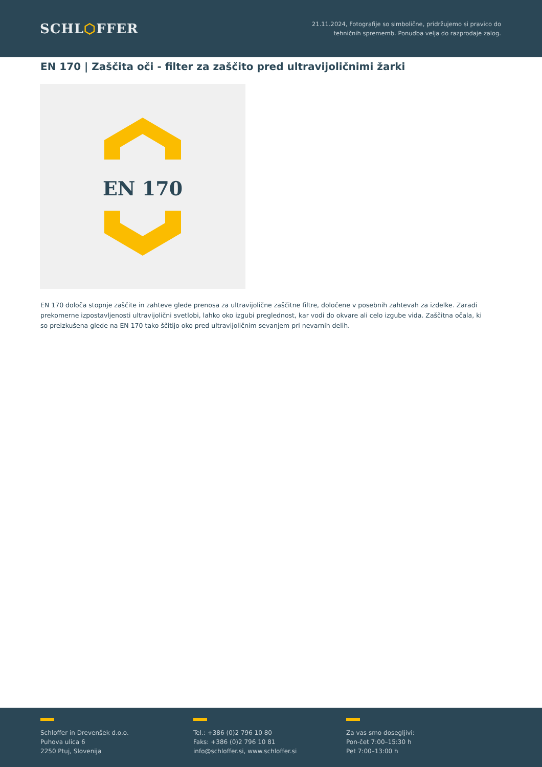SCHL⬡FFER
21.11.2024, Fotografije so simbolične, pridržujemo si pravico do
tehničnih sprememb. Ponudba velja do razprodaje zalog.
EN 170 | Zaščita oči - filter za zaščito pred ultravijoličnimi žarki
EN 170
EN 170 določa stopnje zaščite in zahteve glede prenosa za ultravijolične zaščitne filtre, določene v posebnih zahtevah za izdelke. Zaradi prekomerne izpostavljenosti ultravijolični svetlobi, lahko oko izgubi preglednost, kar vodi do okvare ali celo izgube vida. Zaščitna očala, ki so preizkušena glede na EN 170 tako ščitijo oko pred ultravijoličnim sevanjem pri nevarnih delih.
Schloffer in Drevenšek d.o.o.
Puhova ulica 6
2250 Ptuj, Slovenija
Tel.: +386 (0)2 796 10 80
Faks: +386 (0)2 796 10 81
info@schloffer.si, www.schloffer.si
Za vas smo dosegljivi:
Pon-čet 7:00–15:30 h
Pet 7:00–13:00 h